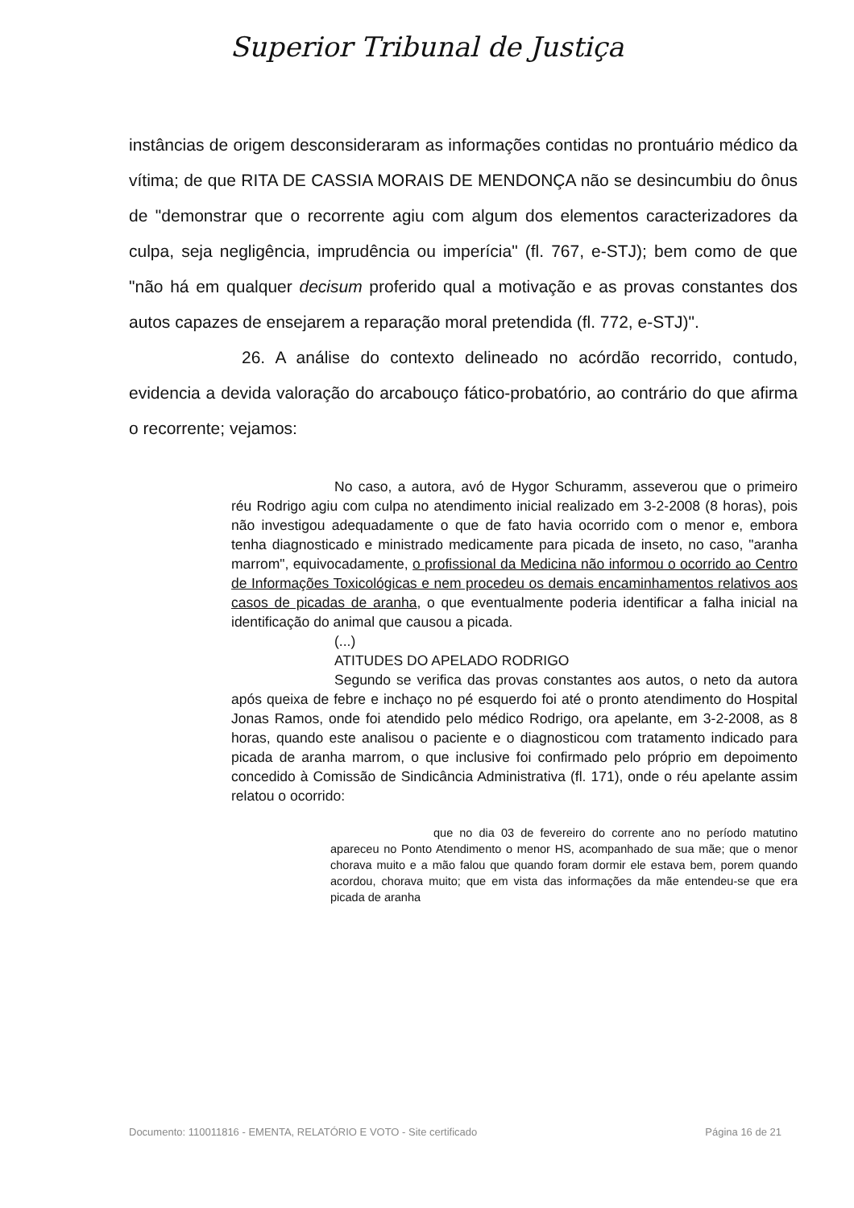Superior Tribunal de Justiça
instâncias de origem desconsideraram as informações contidas no prontuário médico da vítima; de que RITA DE CASSIA MORAIS DE MENDONÇA não se desincumbiu do ônus de "demonstrar que o recorrente agiu com algum dos elementos caracterizadores da culpa, seja negligência, imprudência ou imperícia" (fl. 767, e-STJ); bem como de que "não há em qualquer decisum proferido qual a motivação e as provas constantes dos autos capazes de ensejarem a reparação moral pretendida (fl. 772, e-STJ)".
26. A análise do contexto delineado no acórdão recorrido, contudo, evidencia a devida valoração do arcabouço fático-probatório, ao contrário do que afirma o recorrente; vejamos:
No caso, a autora, avó de Hygor Schuramm, asseverou que o primeiro réu Rodrigo agiu com culpa no atendimento inicial realizado em 3-2-2008 (8 horas), pois não investigou adequadamente o que de fato havia ocorrido com o menor e, embora tenha diagnosticado e ministrado medicamente para picada de inseto, no caso, "aranha marrom", equivocadamente, o profissional da Medicina não informou o ocorrido ao Centro de Informações Toxicológicas e nem procedeu os demais encaminhamentos relativos aos casos de picadas de aranha, o que eventualmente poderia identificar a falha inicial na identificação do animal que causou a picada.
(...)
ATITUDES DO APELADO RODRIGO
Segundo se verifica das provas constantes aos autos, o neto da autora após queixa de febre e inchaço no pé esquerdo foi até o pronto atendimento do Hospital Jonas Ramos, onde foi atendido pelo médico Rodrigo, ora apelante, em 3-2-2008, as 8 horas, quando este analisou o paciente e o diagnosticou com tratamento indicado para picada de aranha marrom, o que inclusive foi confirmado pelo próprio em depoimento concedido à Comissão de Sindicância Administrativa (fl. 171), onde o réu apelante assim relatou o ocorrido:
que no dia 03 de fevereiro do corrente ano no período matutino apareceu no Ponto Atendimento o menor HS, acompanhado de sua mãe; que o menor chorava muito e a mão falou que quando foram dormir ele estava bem, porem quando acordou, chorava muito; que em vista das informações da mãe entendeu-se que era picada de aranha
Documento: 110011816 - EMENTA, RELATÓRIO E VOTO - Site certificado Página 16 de 21